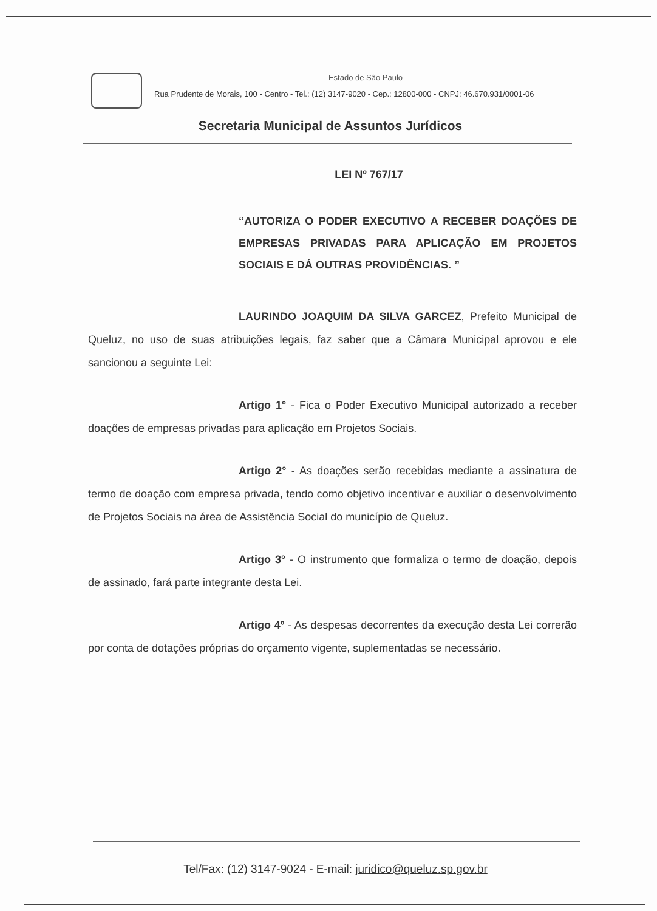Estado de São Paulo
Rua Prudente de Morais, 100 - Centro - Tel.: (12) 3147-9020 - Cep.: 12800-000 - CNPJ: 46.670.931/0001-06
Secretaria Municipal de Assuntos Jurídicos
LEI Nº 767/17
“AUTORIZA O PODER EXECUTIVO A RECEBER DOAÇÕES DE EMPRESAS PRIVADAS PARA APLICAÇÃO EM PROJETOS SOCIAIS E DÁ OUTRAS PROVIDÊNCIAS. ”
LAURINDO JOAQUIM DA SILVA GARCEZ, Prefeito Municipal de Queluz, no uso de suas atribuições legais, faz saber que a Câmara Municipal aprovou e ele sancionou a seguinte Lei:
Artigo 1° - Fica o Poder Executivo Municipal autorizado a receber doações de empresas privadas para aplicação em Projetos Sociais.
Artigo 2° - As doações serão recebidas mediante a assinatura de termo de doação com empresa privada, tendo como objetivo incentivar e auxiliar o desenvolvimento de Projetos Sociais na área de Assistência Social do município de Queluz.
Artigo 3° - O instrumento que formaliza o termo de doação, depois de assinado, fará parte integrante desta Lei.
Artigo 4º - As despesas decorrentes da execução desta Lei correrão por conta de dotações próprias do orçamento vigente, suplementadas se necessário.
Tel/Fax: (12) 3147-9024 - E-mail: juridico@queluz.sp.gov.br